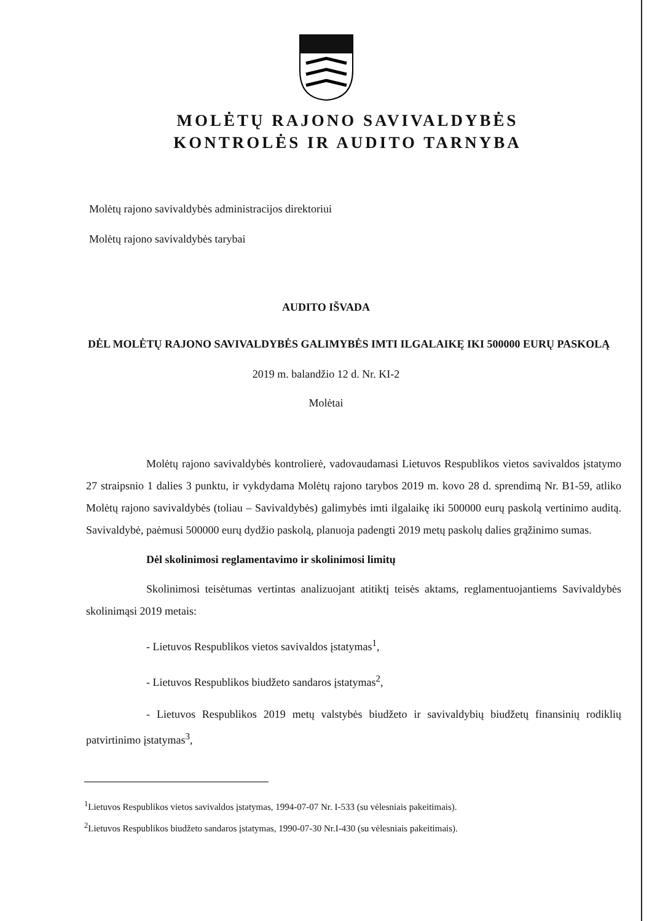MOLĖTŲ RAJONO SAVIVALDYBĖS
KONTROLĖS IR AUDITO TARNYBA
Molėtų rajono savivaldybės administracijos direktoriui
Molėtų rajono savivaldybės tarybai
AUDITO IŠVADA
DĖL MOLĖTŲ RAJONO SAVIVALDYBĖS GALIMYBĖS IMTI ILGALAIKĘ IKI 500000 EURŲ PASKOLĄ
2019 m. balandžio 12 d. Nr. KI-2
Molėtai
Molėtų rajono savivaldybės kontrolierė, vadovaudamasi Lietuvos Respublikos vietos savivaldos įstatymo 27 straipsnio 1 dalies 3 punktu, ir vykdydama Molėtų rajono tarybos 2019 m. kovo 28 d. sprendimą Nr. B1-59, atliko Molėtų rajono savivaldybės (toliau – Savivaldybės) galimybės imti ilgalaikę iki 500000 eurų paskolą vertinimo auditą. Savivaldybė, paėmusi 500000 eurų dydžio paskolą, planuoja padengti 2019 metų paskolų dalies grąžinimo sumas.
Dėl skolinimosi reglamentavimo ir skolinimosi limitų
Skolinimosi teisėtumas vertintas analizuojant atitiktį teisės aktams, reglamentuojantiems Savivaldybės skolinimąsi 2019 metais:
- Lietuvos Respublikos vietos savivaldos įstatymas<sup>1</sup>,
- Lietuvos Respublikos biudžeto sandaros įstatymas<sup>2</sup>,
- Lietuvos Respublikos 2019 metų valstybės biudžeto ir savivaldybių biudžetų finansinių rodiklių patvirtinimo įstatymas<sup>3</sup>,
<sup>1</sup> Lietuvos Respublikos vietos savivaldos įstatymas, 1994-07-07 Nr. I-533 (su vėlesniais pakeitimais).
<sup>2</sup> Lietuvos Respublikos biudžeto sandaros įstatymas, 1990-07-30 Nr.I-430 (su vėlesniais pakeitimais).